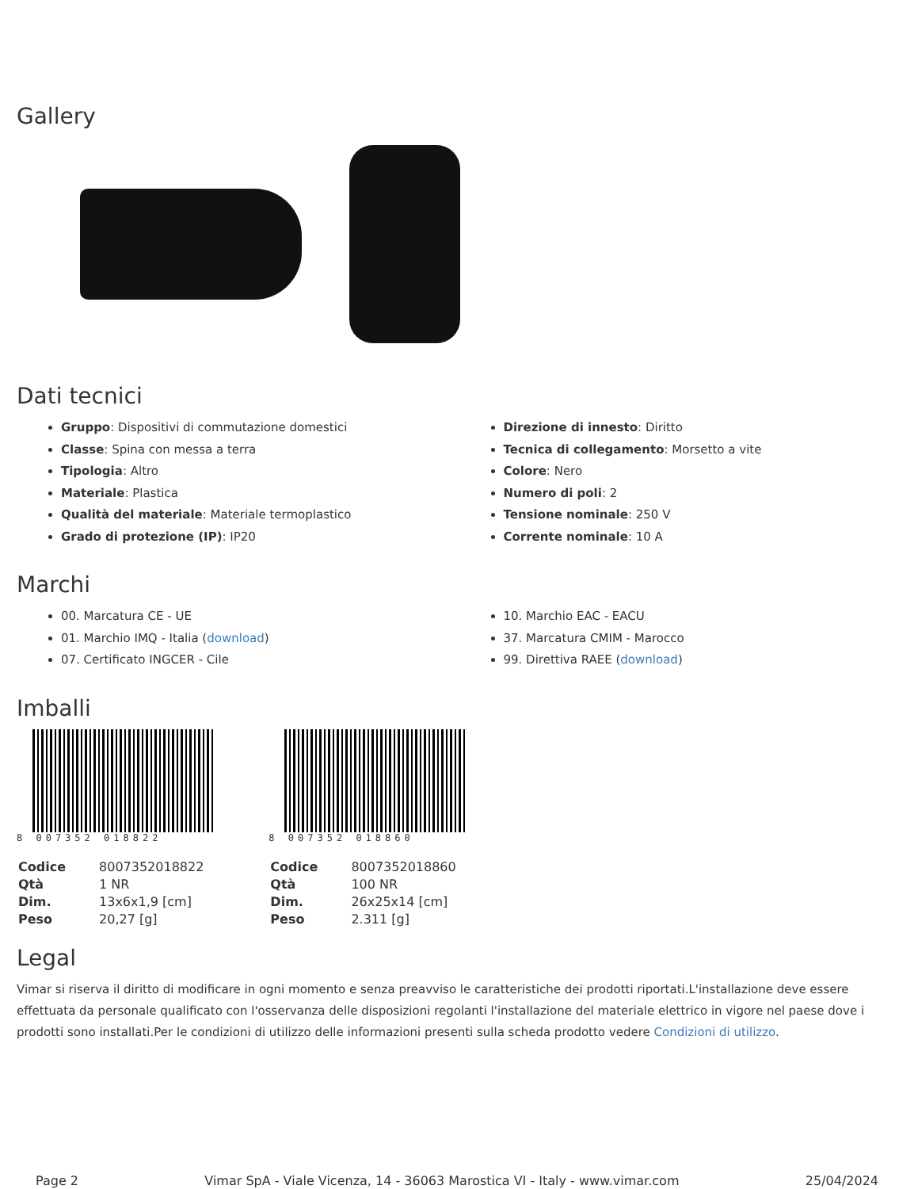Gallery
Dati tecnici
Gruppo: Dispositivi di commutazione domestici
Classe: Spina con messa a terra
Tipologia: Altro
Materiale: Plastica
Qualità del materiale: Materiale termoplastico
Grado di protezione (IP): IP20
Direzione di innesto: Diritto
Tecnica di collegamento: Morsetto a vite
Colore: Nero
Numero di poli: 2
Tensione nominale: 250 V
Corrente nominale: 10 A
Marchi
00. Marcatura CE - UE
01. Marchio IMQ - Italia (download)
07. Certificato INGCER - Cile
10. Marchio EAC - EACU
37. Marcatura CMIM - Marocco
99. Direttiva RAEE (download)
Imballi
8 007352 018822
| Codice | 8007352018822 |
| Qtà | 1 NR |
| Dim. | 13x6x1,9 [cm] |
| Peso | 20,27 [g] |
8 007352 018860
| Codice | 8007352018860 |
| Qtà | 100 NR |
| Dim. | 26x25x14 [cm] |
| Peso | 2.311 [g] |
Legal
Vimar si riserva il diritto di modificare in ogni momento e senza preavviso le caratteristiche dei prodotti riportati.L'installazione deve essere effettuata da personale qualificato con l'osservanza delle disposizioni regolanti l'installazione del materiale elettrico in vigore nel paese dove i prodotti sono installati.Per le condizioni di utilizzo delle informazioni presenti sulla scheda prodotto vedere Condizioni di utilizzo.
Page 2 Vimar SpA - Viale Vicenza, 14 - 36063 Marostica VI - Italy - www.vimar.com 25/04/2024